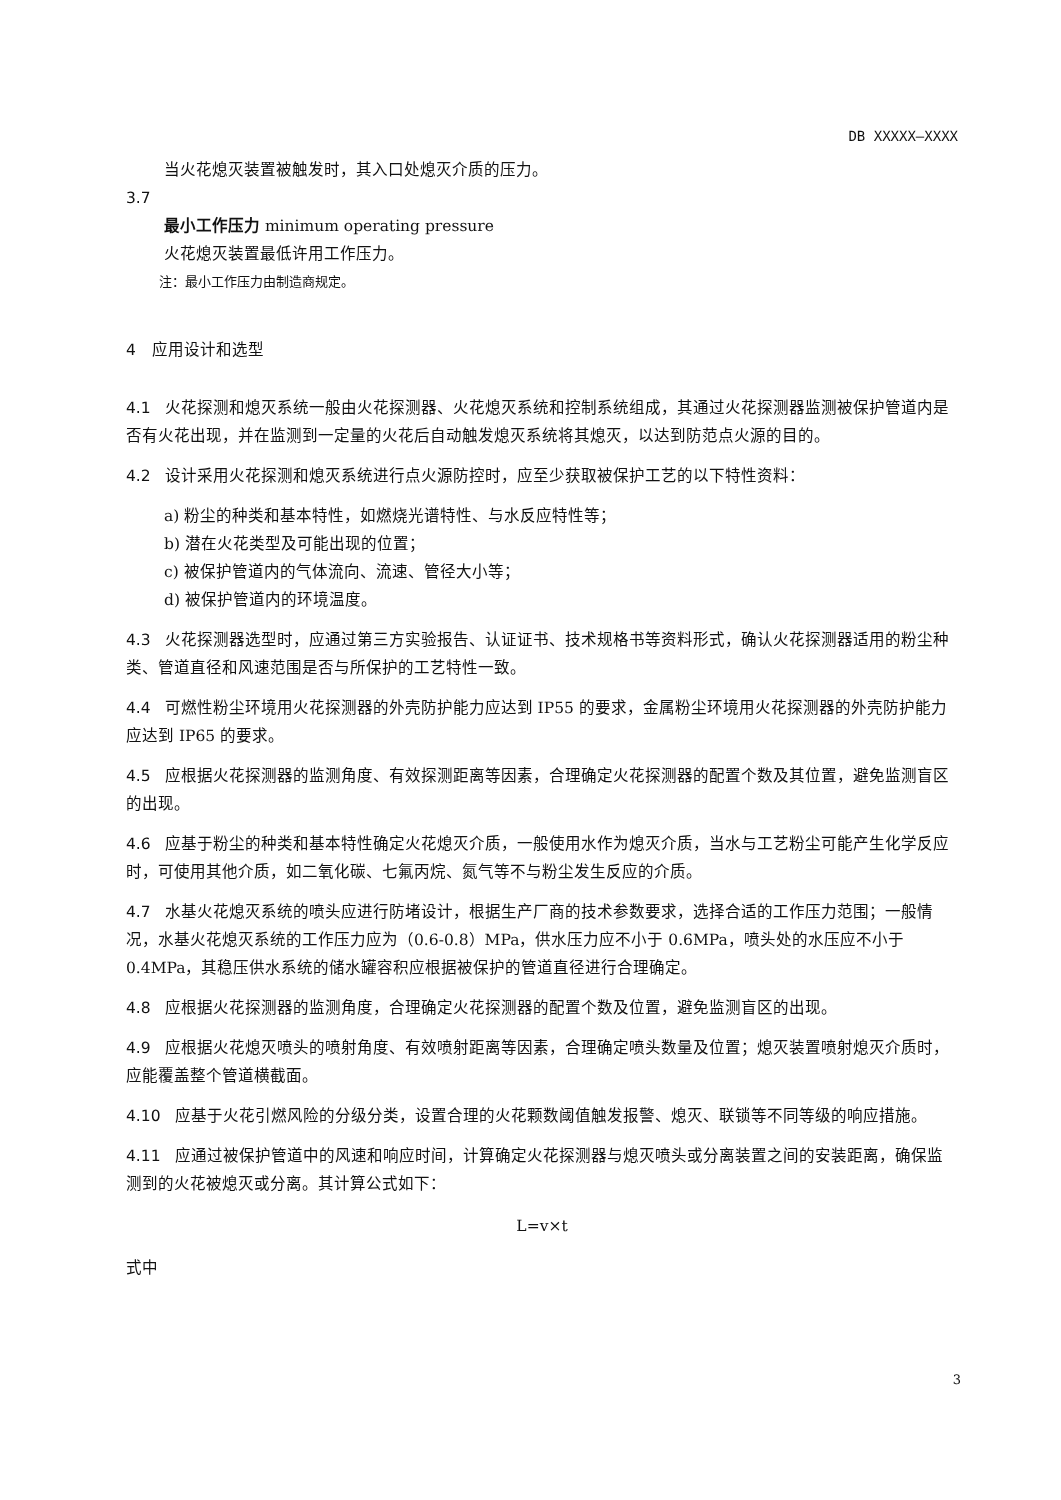DB XXXXX—XXXX
当火花熄灭装置被触发时，其入口处熄灭介质的压力。
3.7
最小工作压力 minimum operating pressure
火花熄灭装置最低许用工作压力。
注：最小工作压力由制造商规定。
4　应用设计和选型
4.1 火花探测和熄灭系统一般由火花探测器、火花熄灭系统和控制系统组成，其通过火花探测器监测被保护管道内是否有火花出现，并在监测到一定量的火花后自动触发熄灭系统将其熄灭，以达到防范点火源的目的。
4.2 设计采用火花探测和熄灭系统进行点火源防控时，应至少获取被保护工艺的以下特性资料：
a) 粉尘的种类和基本特性，如燃烧光谱特性、与水反应特性等；
b) 潜在火花类型及可能出现的位置；
c) 被保护管道内的气体流向、流速、管径大小等；
d) 被保护管道内的环境温度。
4.3 火花探测器选型时，应通过第三方实验报告、认证证书、技术规格书等资料形式，确认火花探测器适用的粉尘种类、管道直径和风速范围是否与所保护的工艺特性一致。
4.4 可燃性粉尘环境用火花探测器的外壳防护能力应达到 IP55 的要求，金属粉尘环境用火花探测器的外壳防护能力应达到 IP65 的要求。
4.5 应根据火花探测器的监测角度、有效探测距离等因素，合理确定火花探测器的配置个数及其位置，避免监测盲区的出现。
4.6 应基于粉尘的种类和基本特性确定火花熄灭介质，一般使用水作为熄灭介质，当水与工艺粉尘可能产生化学反应时，可使用其他介质，如二氧化碳、七氟丙烷、氮气等不与粉尘发生反应的介质。
4.7 水基火花熄灭系统的喷头应进行防堵设计，根据生产厂商的技术参数要求，选择合适的工作压力范围；一般情况，水基火花熄灭系统的工作压力应为（0.6-0.8）MPa，供水压力应不小于 0.6MPa，喷头处的水压应不小于 0.4MPa，其稳压供水系统的储水罐容积应根据被保护的管道直径进行合理确定。
4.8 应根据火花探测器的监测角度，合理确定火花探测器的配置个数及位置，避免监测盲区的出现。
4.9 应根据火花熄灭喷头的喷射角度、有效喷射距离等因素，合理确定喷头数量及位置；熄灭装置喷射熄灭介质时，应能覆盖整个管道横截面。
4.10 应基于火花引燃风险的分级分类，设置合理的火花颗数阈值触发报警、熄灭、联锁等不同等级的响应措施。
4.11 应通过被保护管道中的风速和响应时间，计算确定火花探测器与熄灭喷头或分离装置之间的安装距离，确保监测到的火花被熄灭或分离。其计算公式如下：
L=v×t
式中
3